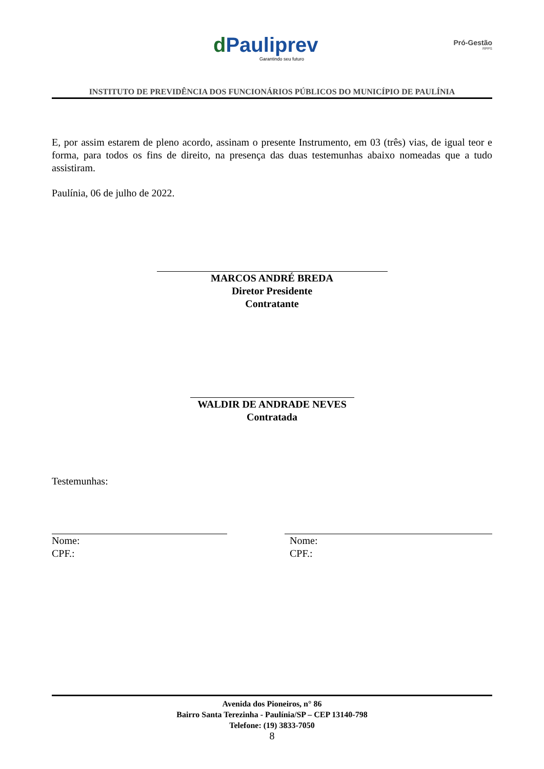d Pauliprev
Garantindo seu futuro
Pró-Gestão
RPPS
INSTITUTO DE PREVIDÊNCIA DOS FUNCIONÁRIOS PÚBLICOS DO MUNICÍPIO DE PAULÍNIA
E, por assim estarem de pleno acordo, assinam o presente Instrumento, em 03 (três) vias, de igual teor e forma, para todos os fins de direito, na presença das duas testemunhas abaixo nomeadas que a tudo assistiram.
Paulínia, 06 de julho de 2022.
MARCOS ANDRÉ BREDA
Diretor Presidente
Contratante
WALDIR DE ANDRADE NEVES
Contratada
Testemunhas:
Nome:
CPF.:
Nome:
CPF.:
Avenida dos Pioneiros, n° 86
Bairro Santa Terezinha - Paulínia/SP – CEP 13140-798
Telefone: (19) 3833-7050
8